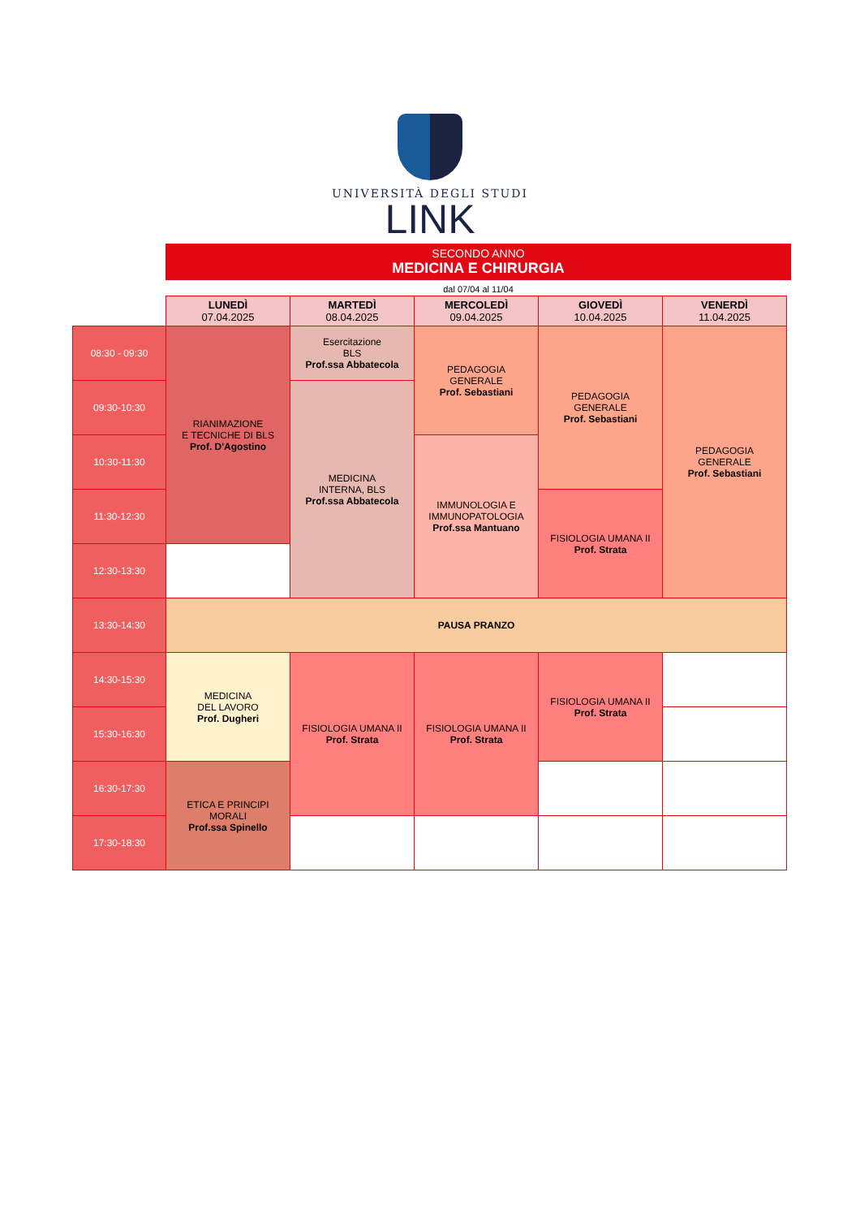UNIVERSITÀ DEGLI STUDI
LINK
SECONDO ANNO
MEDICINA E CHIRURGIA
dal 07/04 al 11/04
| | LUNEDÌ 07.04.2025 | MARTEDÌ 08.04.2025 | MERCOLEDÌ 09.04.2025 | GIOVEDÌ 10.04.2025 | VENERDÌ 11.04.2025 |
| --- | --- | --- | --- | --- | --- |
| 08:30 - 09:30 | RIANIMAZIONE E TECNICHE DI BLS Prof. D'Agostino | Esercitazione BLS Prof.ssa Abbatecola | PEDAGOGIA GENERALE Prof. Sebastiani | PEDAGOGIA GENERALE Prof. Sebastiani | PEDAGOGIA GENERALE Prof. Sebastiani |
| 09:30-10:30 | | MEDICINA INTERNA, BLS Prof.ssa Abbatecola | | | |
| 10:30-11:30 | | | IMMUNOLOGIA E IMMUNOPATOLOGIA Prof.ssa Mantuano | | |
| 11:30-12:30 | | | | FISIOLOGIA UMANA II Prof. Strata | |
| 12:30-13:30 | | | | | |
| 13:30-14:30 | PAUSA PRANZO | | | | |
| 14:30-15:30 | MEDICINA DEL LAVORO Prof. Dugheri | FISIOLOGIA UMANA II Prof. Strata | FISIOLOGIA UMANA II Prof. Strata | FISIOLOGIA UMANA II Prof. Strata | |
| 15:30-16:30 | | | | | |
| 16:30-17:30 | ETICA E PRINCIPI MORALI Prof.ssa Spinello | | | | |
| 17:30-18:30 | | | | | |